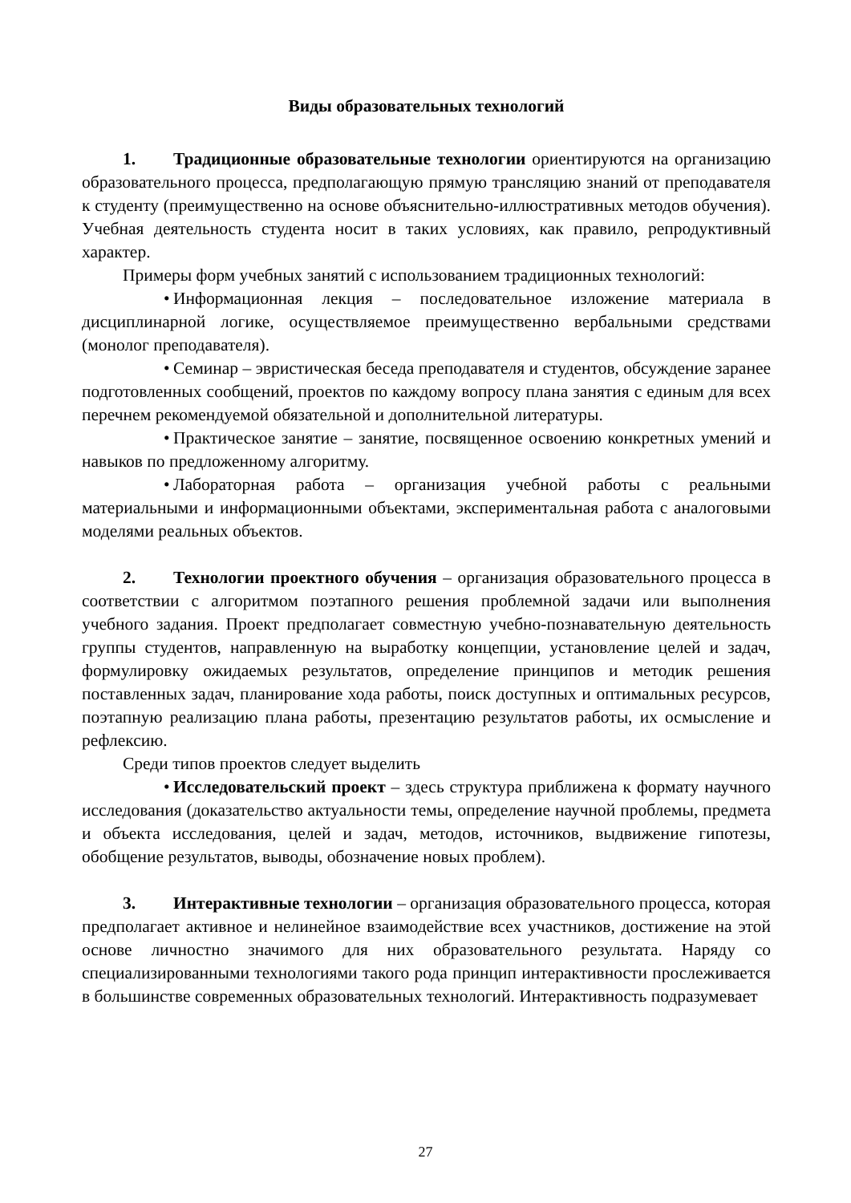Виды образовательных технологий
1. Традиционные образовательные технологии ориентируются на организацию образовательного процесса, предполагающую прямую трансляцию знаний от преподавателя к студенту (преимущественно на основе объяснительно-иллюстративных методов обучения). Учебная деятельность студента носит в таких условиях, как правило, репродуктивный характер.
Примеры форм учебных занятий с использованием традиционных технологий:
• Информационная лекция – последовательное изложение материала в дисциплинарной логике, осуществляемое преимущественно вербальными средствами (монолог преподавателя).
• Семинар – эвристическая беседа преподавателя и студентов, обсуждение заранее подготовленных сообщений, проектов по каждому вопросу плана занятия с единым для всех перечнем рекомендуемой обязательной и дополнительной литературы.
• Практическое занятие – занятие, посвященное освоению конкретных умений и навыков по предложенному алгоритму.
• Лабораторная работа – организация учебной работы с реальными материальными и информационными объектами, экспериментальная работа с аналоговыми моделями реальных объектов.
2. Технологии проектного обучения – организация образовательного процесса в соответствии с алгоритмом поэтапного решения проблемной задачи или выполнения учебного задания. Проект предполагает совместную учебно-познавательную деятельность группы студентов, направленную на выработку концепции, установление целей и задач, формулировку ожидаемых результатов, определение принципов и методик решения поставленных задач, планирование хода работы, поиск доступных и оптимальных ресурсов, поэтапную реализацию плана работы, презентацию результатов работы, их осмысление и рефлексию.
Среди типов проектов следует выделить
• Исследовательский проект – здесь структура приближена к формату научного исследования (доказательство актуальности темы, определение научной проблемы, предмета и объекта исследования, целей и задач, методов, источников, выдвижение гипотезы, обобщение результатов, выводы, обозначение новых проблем).
3. Интерактивные технологии – организация образовательного процесса, которая предполагает активное и нелинейное взаимодействие всех участников, достижение на этой основе личностно значимого для них образовательного результата. Наряду со специализированными технологиями такого рода принцип интерактивности прослеживается в большинстве современных образовательных технологий. Интерактивность подразумевает
27